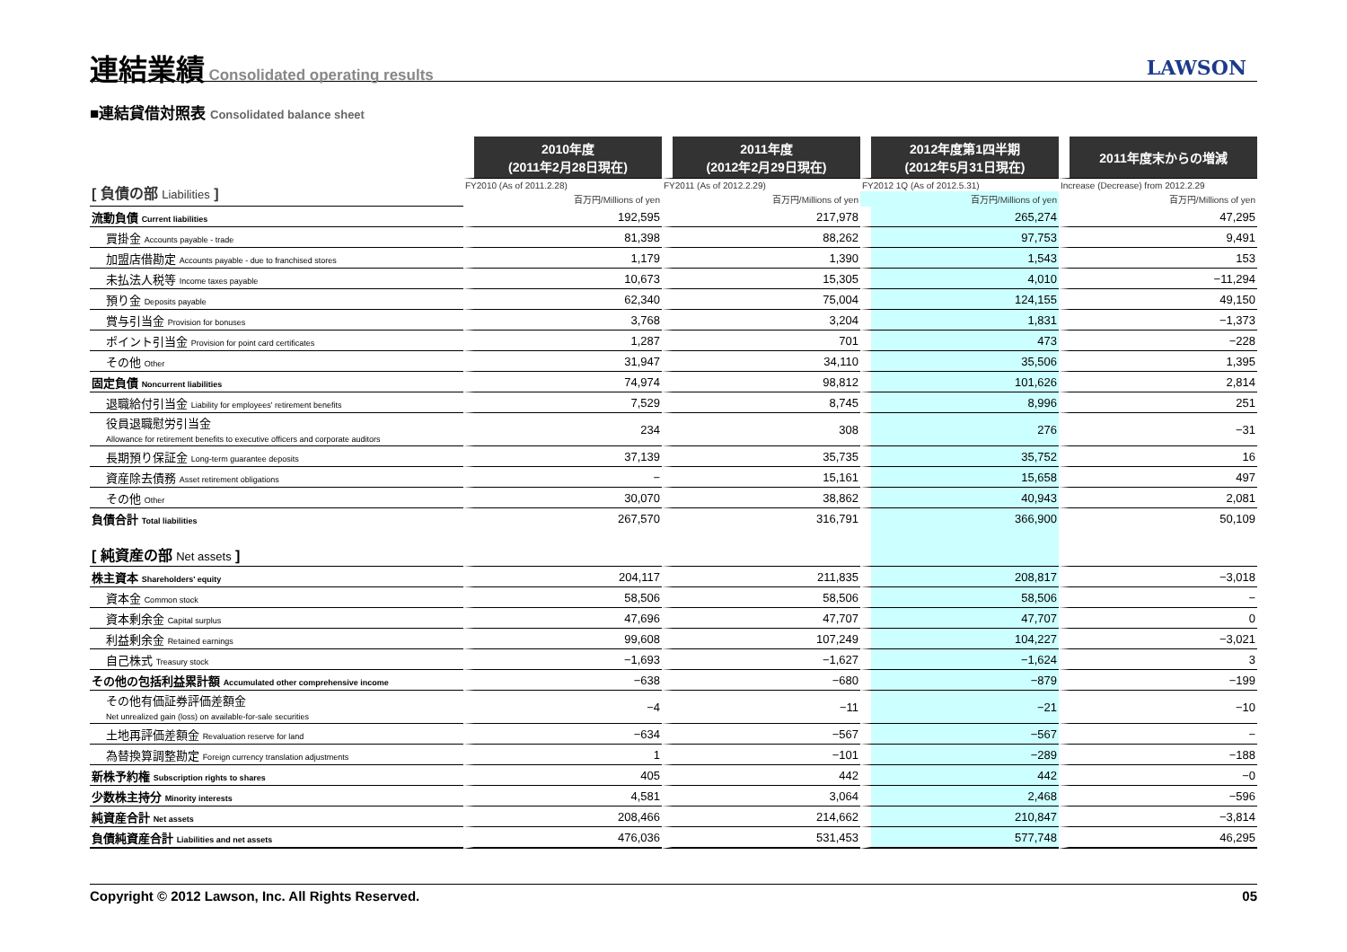連結業績
Consolidated operating results
LAWSON
■連結貸借対照表 Consolidated balance sheet
| | 2010年度 (2011年2月28日現在) | 2011年度 (2012年2月29日現在) | 2012年度第1四半期 (2012年5月31日現在) | 2011年度末からの増減 |
| [ 負債の部 Liabilities ] | FY2010 (As of 2011.2.28) | FY2011 (As of 2012.2.29) | FY2012 1Q (As of 2012.5.31) | Increase (Decrease) from 2012.2.29 |
| | 百万円/Millions of yen | 百万円/Millions of yen | 百万円/Millions of yen | 百万円/Millions of yen |
| 流動負債 Current liabilities | 192,595 | 217,978 | 265,274 | 47,295 |
| 買掛金 Accounts payable - trade | 81,398 | 88,262 | 97,753 | 9,491 |
| 加盟店借勘定 Accounts payable - due to franchised stores | 1,179 | 1,390 | 1,543 | 153 |
| 未払法人税等 Income taxes payable | 10,673 | 15,305 | 4,010 | −11,294 |
| 預り金 Deposits payable | 62,340 | 75,004 | 124,155 | 49,150 |
| 賞与引当金 Provision for bonuses | 3,768 | 3,204 | 1,831 | −1,373 |
| ポイント引当金 Provision for point card certificates | 1,287 | 701 | 473 | −228 |
| その他 Other | 31,947 | 34,110 | 35,506 | 1,395 |
| 固定負債 Noncurrent liabilities | 74,974 | 98,812 | 101,626 | 2,814 |
| 退職給付引当金 Liability for employees' retirement benefits | 7,529 | 8,745 | 8,996 | 251 |
| 役員退職慰労引当金 Allowance for retirement benefits to executive officers and corporate auditors | 234 | 308 | 276 | −31 |
| 長期預り保証金 Long-term guarantee deposits | 37,139 | 35,735 | 35,752 | 16 |
| 資産除去債務 Asset retirement obligations | − | 15,161 | 15,658 | 497 |
| その他 Other | 30,070 | 38,862 | 40,943 | 2,081 |
| 負債合計 Total liabilities | 267,570 | 316,791 | 366,900 | 50,109 |
| [ 純資産の部 Net assets ] | | | | |
| 株主資本 Shareholders' equity | 204,117 | 211,835 | 208,817 | −3,018 |
| 資本金 Common stock | 58,506 | 58,506 | 58,506 | − |
| 資本剰余金 Capital surplus | 47,696 | 47,707 | 47,707 | 0 |
| 利益剰余金 Retained earnings | 99,608 | 107,249 | 104,227 | −3,021 |
| 自己株式 Treasury stock | −1,693 | −1,627 | −1,624 | 3 |
| その他の包括利益累計額 Accumulated other comprehensive income | −638 | −680 | −879 | −199 |
| その他有価証券評価差額金 Net unrealized gain (loss) on available-for-sale securities | −4 | −11 | −21 | −10 |
| 土地再評価差額金 Revaluation reserve for land | −634 | −567 | −567 | − |
| 為替換算調整勘定 Foreign currency translation adjustments | 1 | −101 | −289 | −188 |
| 新株予約権 Subscription rights to shares | 405 | 442 | 442 | −0 |
| 少数株主持分 Minority interests | 4,581 | 3,064 | 2,468 | −596 |
| 純資産合計 Net assets | 208,466 | 214,662 | 210,847 | −3,814 |
| 負債純資産合計 Liabilities and net assets | 476,036 | 531,453 | 577,748 | 46,295 |
Copyright © 2012 Lawson, Inc. All Rights Reserved. 05